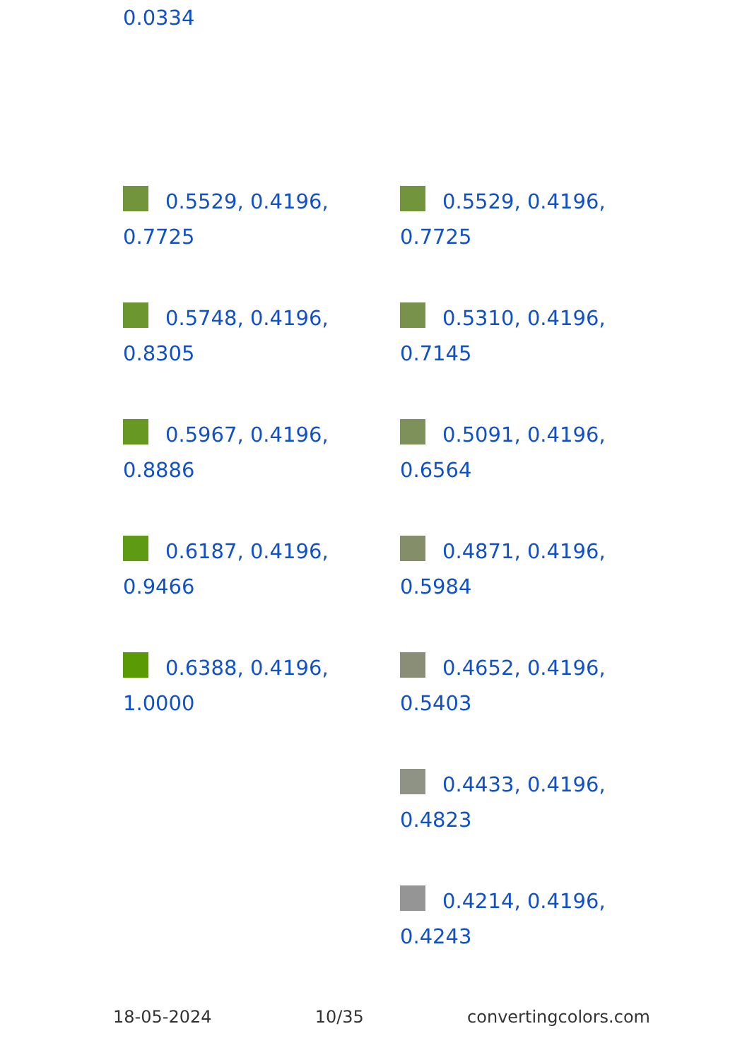0.0334
0.5529, 0.4196,
0.7725
0.5748, 0.4196,
0.8305
0.5967, 0.4196,
0.8886
0.6187, 0.4196,
0.9466
0.6388, 0.4196,
1.0000
0.5529, 0.4196,
0.7725
0.5310, 0.4196,
0.7145
0.5091, 0.4196,
0.6564
0.4871, 0.4196,
0.5984
0.4652, 0.4196,
0.5403
0.4433, 0.4196,
0.4823
0.4214, 0.4196,
0.4243
18-05-2024 10/35 convertingcolors.com